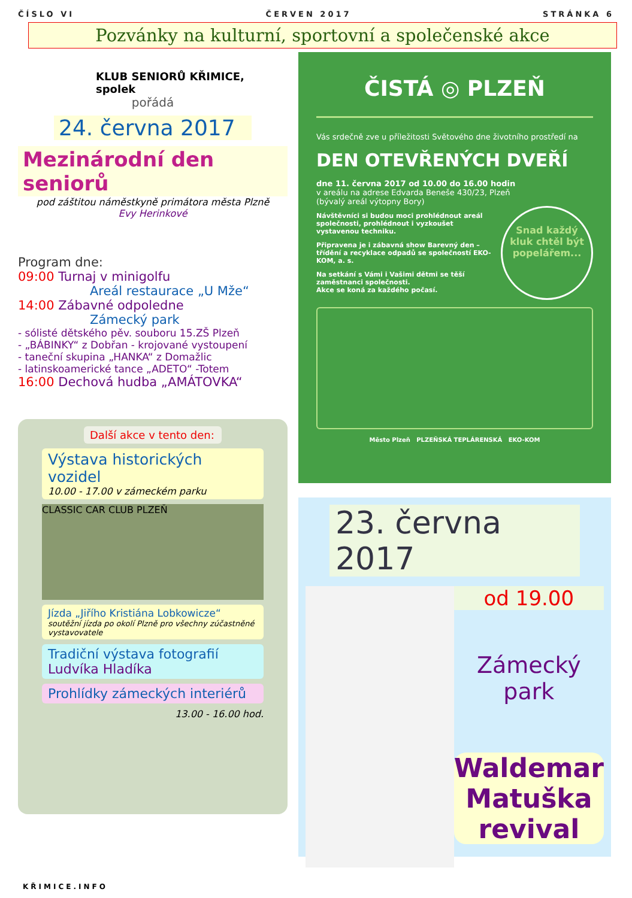ČÍSLO VI ČERVEN 2017 STRÁNKA 6
Pozvánky na kulturní, sportovní a společenské akce
KLUB SENIORŮ KŘIMICE, spolek
pořádá
24. června 2017
Mezinárodní den seniorů
pod záštitou náměstkyně primátora města Plzně
Evy Herinkové
Program dne:
09:00 Turnaj v minigolfu
Areál restaurace „U Mže“
14:00 Zábavné odpoledne
Zámecký park
- sólisté dětského pěv. souboru 15.ZŠ Plzeň
- „BÁBINKY“ z Dobřan - krojované vystoupení
- taneční skupina „HANKA“ z Domažlic
- latinskoamerické tance „ADETO“ -Totem
16:00 Dechová hudba „AMÁTOVKA“
Další akce v tento den:
Výstava historických vozidel
10.00 - 17.00 v zámeckém parku
CLASSIC CAR CLUB PLZEŇ
Jízda „Jiřího Kristiána Lobkowicze“
soutěžní jízda po okolí Plzně pro všechny zúčastněné vystavovatele
Tradiční výstava fotografií
Ludvíka Hladíka
Prohlídky zámeckých interiérů
13.00 - 16.00 hod.
ČISTÁ ◎ PLZEŇ
Vás srdečně zve u příležitosti Světového dne životního prostředí na
DEN OTEVŘENÝCH DVEŘÍ
dne 11. června 2017 od 10.00 do 16.00 hodin
v areálu na adrese Edvarda Beneše 430/23, Plzeň
(bývalý areál výtopny Bory)
Návštěvníci si budou moci prohlédnout areál společnosti, prohlédnout i vyzkoušet vystavenou techniku.
Připravena je i zábavná show Barevný den – třídění a recyklace odpadů se společností EKO-KOM, a. s.
Na setkání s Vámi i Vašimi dětmi se těší zaměstnanci společnosti.
Akce se koná za každého počasí.
Snad každý kluk chtěl být popelářem...
Město Plzeň PLZEŇSKÁ TEPLÁRENSKÁ EKO-KOM
23. června 2017
od 19.00
Zámecký park
Waldemar Matuška revival
KŘIMICE.INFO